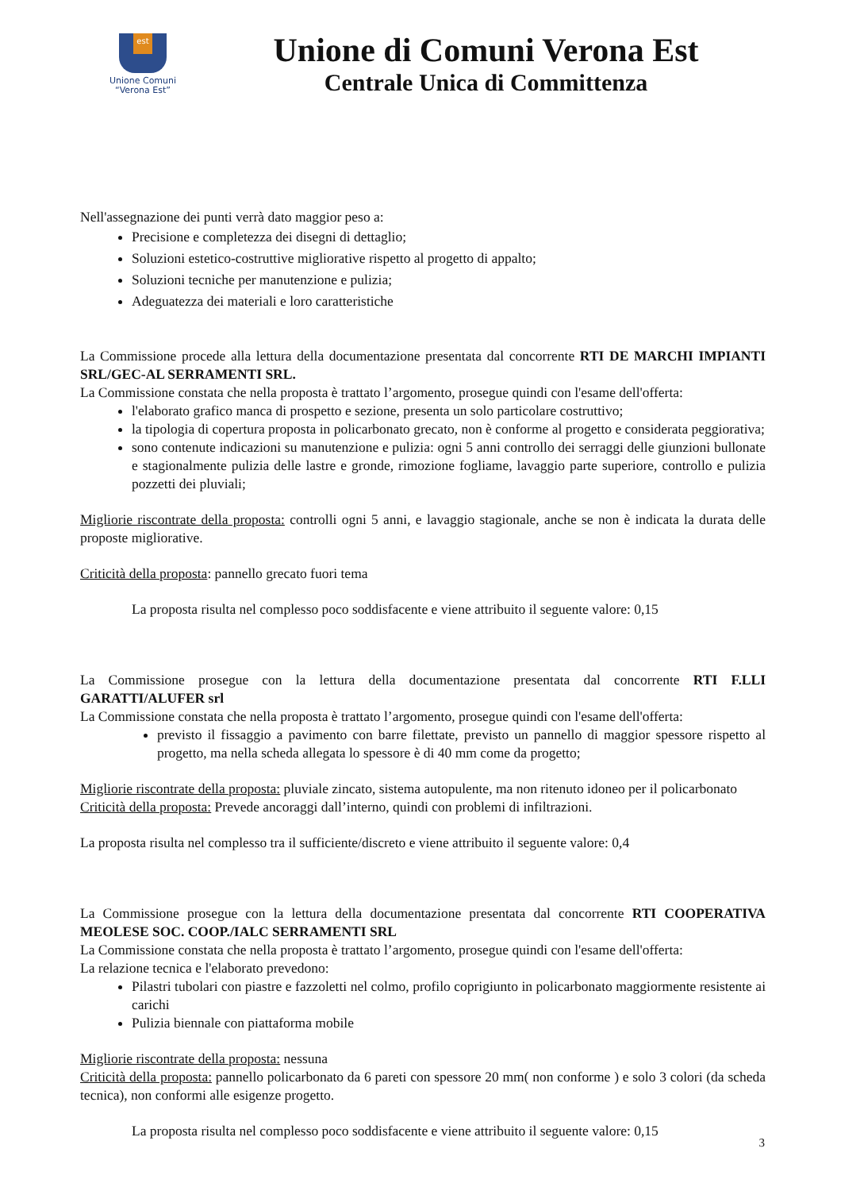est
Unione Comuni
“Verona Est”
Unione di Comuni Verona Est
Centrale Unica di Committenza
Nell'assegnazione dei punti verrà dato maggior peso a:
Precisione e completezza dei disegni di dettaglio;
Soluzioni estetico-costruttive migliorative rispetto al progetto di appalto;
Soluzioni tecniche per manutenzione e pulizia;
Adeguatezza dei materiali e loro caratteristiche
La Commissione procede alla lettura della documentazione presentata dal concorrente RTI DE MARCHI IMPIANTI SRL/GEC-AL SERRAMENTI SRL.
La Commissione constata che nella proposta è trattato l’argomento, prosegue quindi con l'esame dell'offerta:
l'elaborato grafico manca di prospetto e sezione, presenta un solo particolare costruttivo;
la tipologia di copertura proposta in policarbonato grecato, non è conforme al progetto e considerata peggiorativa;
sono contenute indicazioni su manutenzione e pulizia: ogni 5 anni controllo dei serraggi delle giunzioni bullonate e stagionalmente pulizia delle lastre e gronde, rimozione fogliame, lavaggio parte superiore, controllo e pulizia pozzetti dei pluviali;
Migliorie riscontrate della proposta: controlli ogni 5 anni, e lavaggio stagionale, anche se non è indicata la durata delle proposte migliorative.
Criticità della proposta: pannello grecato fuori tema
La proposta risulta nel complesso poco soddisfacente e viene attribuito il seguente valore: 0,15
La Commissione prosegue con la lettura della documentazione presentata dal concorrente RTI F.LLI GARATTI/ALUFER srl
La Commissione constata che nella proposta è trattato l’argomento, prosegue quindi con l'esame dell'offerta:
previsto il fissaggio a pavimento con barre filettate, previsto un pannello di maggior spessore rispetto al progetto, ma nella scheda allegata lo spessore è di 40 mm come da progetto;
Migliorie riscontrate della proposta: pluviale zincato, sistema autopulente, ma non ritenuto idoneo per il policarbonato
Criticità della proposta: Prevede ancoraggi dall’interno, quindi con problemi di infiltrazioni.
La proposta risulta nel complesso tra il sufficiente/discreto e viene attribuito il seguente valore: 0,4
La Commissione prosegue con la lettura della documentazione presentata dal concorrente RTI COOPERATIVA MEOLESE SOC. COOP./IALC SERRAMENTI SRL
La Commissione constata che nella proposta è trattato l’argomento, prosegue quindi con l'esame dell'offerta:
La relazione tecnica e l'elaborato prevedono:
Pilastri tubolari con piastre e fazzoletti nel colmo, profilo coprigiunto in policarbonato maggiormente resistente ai carichi
Pulizia biennale con piattaforma mobile
Migliorie riscontrate della proposta: nessuna
Criticità della proposta: pannello policarbonato da 6 pareti con spessore 20 mm( non conforme ) e solo 3 colori (da scheda tecnica), non conformi alle esigenze progetto.
La proposta risulta nel complesso poco soddisfacente e viene attribuito il seguente valore: 0,15
3